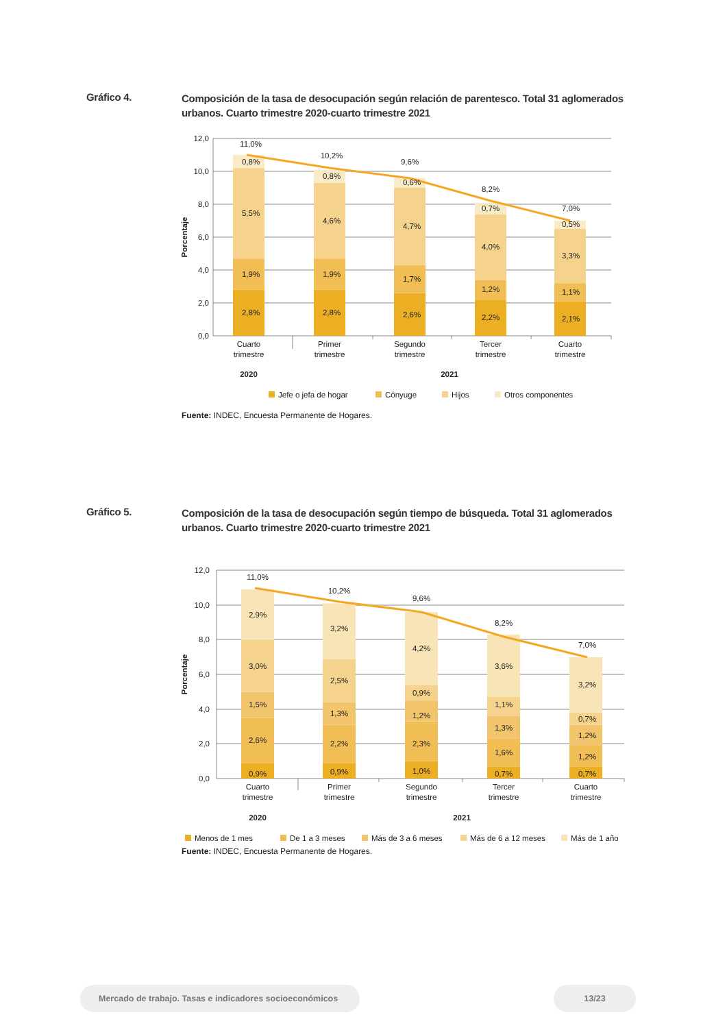Gráfico 4.
Composición de la tasa de desocupación según relación de parentesco. Total 31 aglomerados urbanos. Cuarto trimestre 2020-cuarto trimestre 2021
12,0
10,0
8,0
6,0
4,0
2,0
0,0
Porcentaje
11,0%
0,8%
5,5%
1,9%
2,8%
10,2%
0,8%
4,6%
1,9%
2,8%
9,6%
0,6%
4,7%
1,7%
2,6%
8,2%
0,7%
4,0%
1,2%
2,2%
7,0%
0,5%
3,3%
1,1%
2,1%
Cuarto
trimestre
Primer
trimestre
Segundo
trimestre
Tercer
trimestre
Cuarto
trimestre
2020
2021
Jefe o jefa de hogar
Cónyuge
Hijos
Otros componentes
Fuente: INDEC, Encuesta Permanente de Hogares.
Gráfico 5.
Composición de la tasa de desocupación según tiempo de búsqueda. Total 31 aglomerados urbanos. Cuarto trimestre 2020-cuarto trimestre 2021
12,0
10,0
8,0
6,0
4,0
2,0
0,0
Porcentaje
11,0%
2,9%
3,0%
1,5%
2,6%
0,9%
10,2%
3,2%
2,5%
1,3%
2,2%
0,9%
9,6%
4,2%
0,9%
1,2%
2,3%
1,0%
8,2%
3,6%
1,1%
1,3%
1,6%
0,7%
7,0%
3,2%
0,7%
1,2%
1,2%
0,7%
Cuarto
trimestre
Primer
trimestre
Segundo
trimestre
Tercer
trimestre
Cuarto
trimestre
2020
2021
Menos de 1 mes
De 1 a 3 meses
Más de 3 a 6 meses
Más de 6 a 12 meses
Más de 1 año
Fuente: INDEC, Encuesta Permanente de Hogares.
Mercado de trabajo. Tasas e indicadores socioeconómicos
13/23